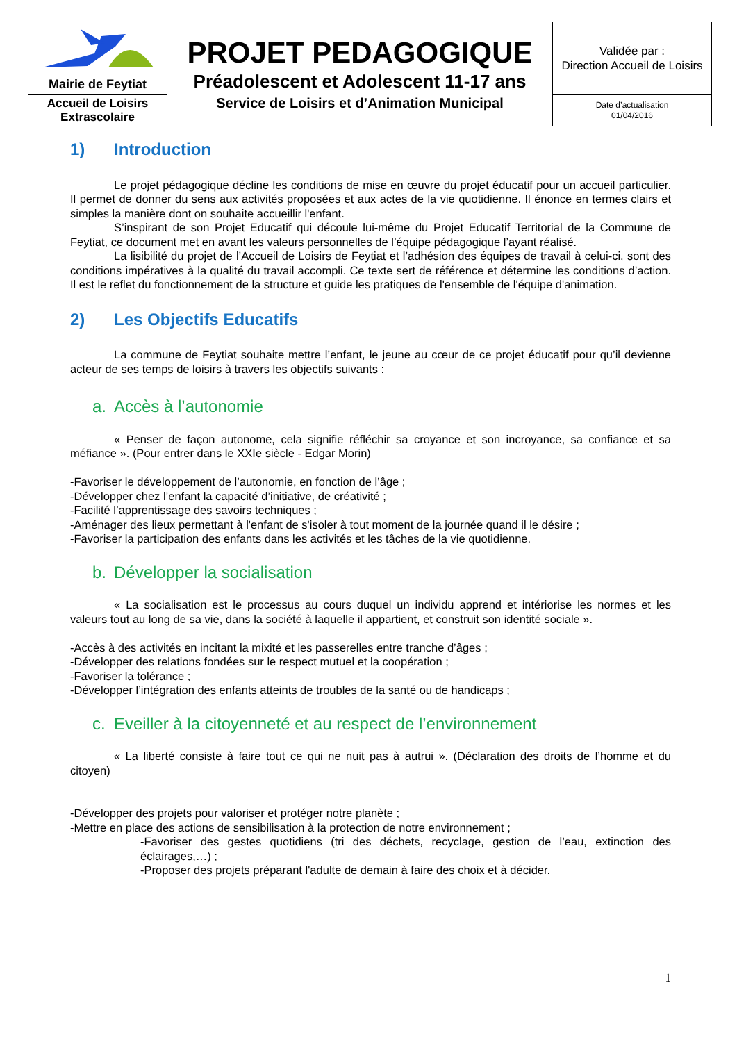| Mairie de Feytiat | PROJET PEDAGOGIQUE Préadolescent et Adolescent 11-17 ans Service de Loisirs et d’Animation Municipal | Validée par : Direction Accueil de Loisirs |
| Accueil de Loisirs Extrascolaire | | Date d’actualisation 01/04/2016 |
1) Introduction
Le projet pédagogique décline les conditions de mise en œuvre du projet éducatif pour un accueil particulier. Il permet de donner du sens aux activités proposées et aux actes de la vie quotidienne. Il énonce en termes clairs et simples la manière dont on souhaite accueillir l'enfant.
S’inspirant de son Projet Educatif qui découle lui-même du Projet Educatif Territorial de la Commune de Feytiat, ce document met en avant les valeurs personnelles de l’équipe pédagogique l’ayant réalisé.
La lisibilité du projet de l’Accueil de Loisirs de Feytiat et l’adhésion des équipes de travail à celui-ci, sont des conditions impératives à la qualité du travail accompli. Ce texte sert de référence et détermine les conditions d’action. Il est le reflet du fonctionnement de la structure et guide les pratiques de l'ensemble de l'équipe d'animation.
2) Les Objectifs Educatifs
La commune de Feytiat souhaite mettre l’enfant, le jeune au cœur de ce projet éducatif pour qu’il devienne acteur de ses temps de loisirs à travers les objectifs suivants :
a. Accès à l’autonomie
« Penser de façon autonome, cela signifie réfléchir sa croyance et son incroyance, sa confiance et sa méfiance ». (Pour entrer dans le XXIe siècle - Edgar Morin)
-Favoriser le développement de l’autonomie, en fonction de l’âge ;
-Développer chez l’enfant la capacité d’initiative, de créativité ;
-Facilité l’apprentissage des savoirs techniques ;
-Aménager des lieux permettant à l'enfant de s'isoler à tout moment de la journée quand il le désire ;
-Favoriser la participation des enfants dans les activités et les tâches de la vie quotidienne.
b. Développer la socialisation
« La socialisation est le processus au cours duquel un individu apprend et intériorise les normes et les valeurs tout au long de sa vie, dans la société à laquelle il appartient, et construit son identité sociale ».
-Accès à des activités en incitant la mixité et les passerelles entre tranche d’âges ;
-Développer des relations fondées sur le respect mutuel et la coopération ;
-Favoriser la tolérance ;
-Développer l’intégration des enfants atteints de troubles de la santé ou de handicaps ;
c. Eveiller à la citoyenneté et au respect de l’environnement
« La liberté consiste à faire tout ce qui ne nuit pas à autrui ». (Déclaration des droits de l’homme et du citoyen)
-Développer des projets pour valoriser et protéger notre planète ;
-Mettre en place des actions de sensibilisation à la protection de notre environnement ;
-Favoriser des gestes quotidiens (tri des déchets, recyclage, gestion de l’eau, extinction des éclairages,…) ;
-Proposer des projets préparant l'adulte de demain à faire des choix et à décider.
1